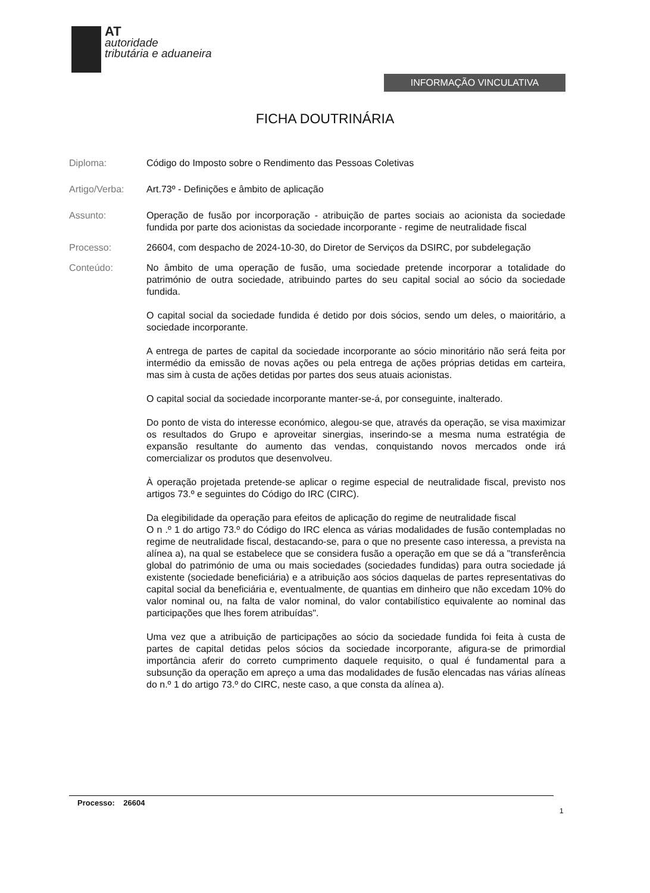AT
autoridade
tributária e aduaneira
INFORMAÇÃO VINCULATIVA
FICHA DOUTRINÁRIA
Diploma: Código do Imposto sobre o Rendimento das Pessoas Coletivas
Artigo/Verba: Art.73º - Definições e âmbito de aplicação
Assunto: Operação de fusão por incorporação - atribuição de partes sociais ao acionista da sociedade fundida por parte dos acionistas da sociedade incorporante - regime de neutralidade fiscal
Processo: 26604, com despacho de 2024-10-30, do Diretor de Serviços da DSIRC, por subdelegação
Conteúdo: No âmbito de uma operação de fusão, uma sociedade pretende incorporar a totalidade do património de outra sociedade, atribuindo partes do seu capital social ao sócio da sociedade fundida.
O capital social da sociedade fundida é detido por dois sócios, sendo um deles, o maioritário, a sociedade incorporante.
A entrega de partes de capital da sociedade incorporante ao sócio minoritário não será feita por intermédio da emissão de novas ações ou pela entrega de ações próprias detidas em carteira, mas sim à custa de ações detidas por partes dos seus atuais acionistas.
O capital social da sociedade incorporante manter-se-á, por conseguinte, inalterado.
Do ponto de vista do interesse económico, alegou-se que, através da operação, se visa maximizar os resultados do Grupo e aproveitar sinergias, inserindo-se a mesma numa estratégia de expansão resultante do aumento das vendas, conquistando novos mercados onde irá comercializar os produtos que desenvolveu.
À operação projetada pretende-se aplicar o regime especial de neutralidade fiscal, previsto nos artigos 73.º e seguintes do Código do IRC (CIRC).
Da elegibilidade da operação para efeitos de aplicação do regime de neutralidade fiscal
O n .º 1 do artigo 73.º do Código do IRC elenca as várias modalidades de fusão contempladas no regime de neutralidade fiscal, destacando-se, para o que no presente caso interessa, a prevista na alínea a), na qual se estabelece que se considera fusão a operação em que se dá a "transferência global do património de uma ou mais sociedades (sociedades fundidas) para outra sociedade já existente (sociedade beneficiária) e a atribuição aos sócios daquelas de partes representativas do capital social da beneficiária e, eventualmente, de quantias em dinheiro que não excedam 10% do valor nominal ou, na falta de valor nominal, do valor contabilístico equivalente ao nominal das participações que lhes forem atribuídas".
Uma vez que a atribuição de participações ao sócio da sociedade fundida foi feita à custa de partes de capital detidas pelos sócios da sociedade incorporante, afigura-se de primordial importância aferir do correto cumprimento daquele requisito, o qual é fundamental para a subsunção da operação em apreço a uma das modalidades de fusão elencadas nas várias alíneas do n.º 1 do artigo 73.º do CIRC, neste caso, a que consta da alínea a).
Processo: 26604
1